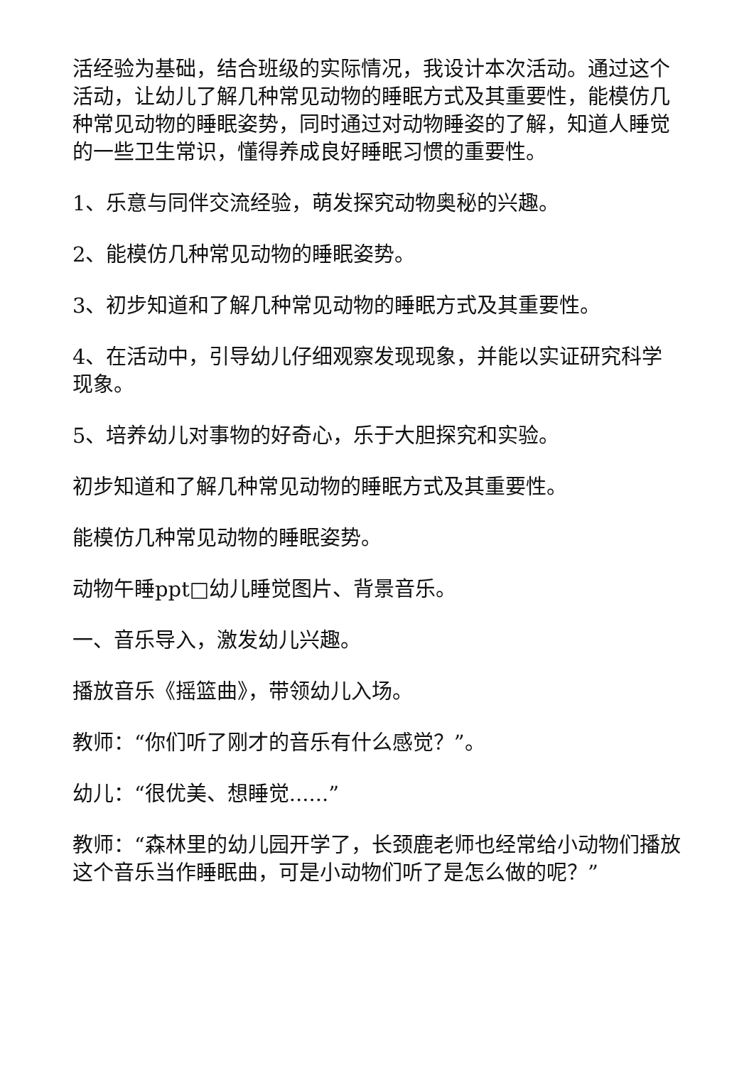活经验为基础，结合班级的实际情况，我设计本次活动。通过这个活动，让幼儿了解几种常见动物的睡眠方式及其重要性，能模仿几种常见动物的睡眠姿势，同时通过对动物睡姿的了解，知道人睡觉的一些卫生常识，懂得养成良好睡眠习惯的重要性。
1、乐意与同伴交流经验，萌发探究动物奥秘的兴趣。
2、能模仿几种常见动物的睡眠姿势。
3、初步知道和了解几种常见动物的睡眠方式及其重要性。
4、在活动中，引导幼儿仔细观察发现现象，并能以实证研究科学现象。
5、培养幼儿对事物的好奇心，乐于大胆探究和实验。
初步知道和了解几种常见动物的睡眠方式及其重要性。
能模仿几种常见动物的睡眠姿势。
动物午睡ppt□幼儿睡觉图片、背景音乐。
一、音乐导入，激发幼儿兴趣。
播放音乐《摇篮曲》，带领幼儿入场。
教师：“你们听了刚才的音乐有什么感觉？”。
幼儿：“很优美、想睡觉......”
教师：“森林里的幼儿园开学了，长颈鹿老师也经常给小动物们播放这个音乐当作睡眠曲，可是小动物们听了是怎么做的呢？”